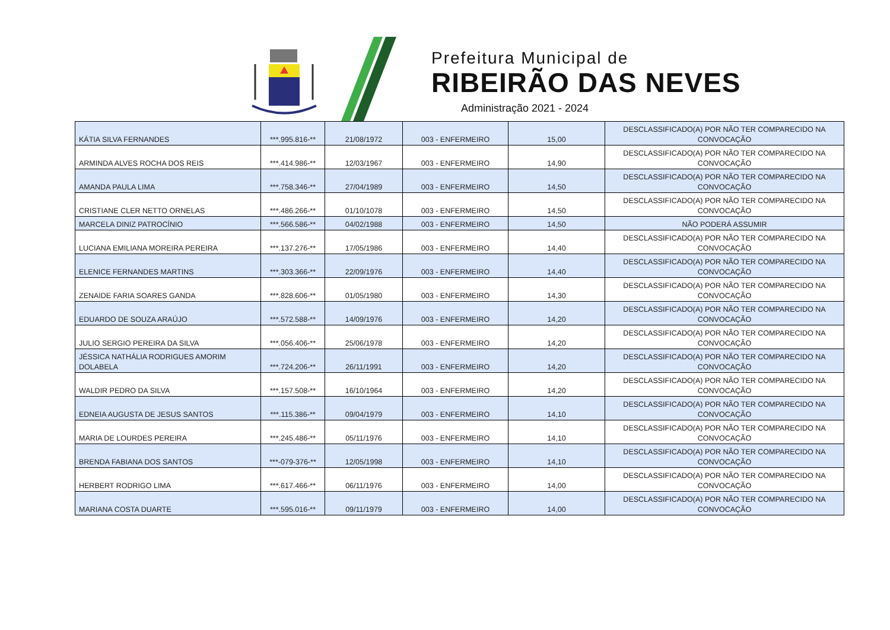Prefeitura Municipal de
RIBEIRÃO DAS NEVES
Administração 2021 - 2024
| KÁTIA SILVA FERNANDES | ***.995.816-** | 21/08/1972 | 003 - ENFERMEIRO | 15,00 | DESCLASSIFICADO(A) POR NÃO TER COMPARECIDO NA CONVOCAÇÃO |
| ARMINDA ALVES ROCHA DOS REIS | ***.414.986-** | 12/03/1967 | 003 - ENFERMEIRO | 14,90 | DESCLASSIFICADO(A) POR NÃO TER COMPARECIDO NA CONVOCAÇÃO |
| AMANDA PAULA LIMA | ***.758.346-** | 27/04/1989 | 003 - ENFERMEIRO | 14,50 | DESCLASSIFICADO(A) POR NÃO TER COMPARECIDO NA CONVOCAÇÃO |
| CRISTIANE CLER NETTO ORNELAS | ***.486.266-** | 01/10/1078 | 003 - ENFERMEIRO | 14,50 | DESCLASSIFICADO(A) POR NÃO TER COMPARECIDO NA CONVOCAÇÃO |
| MARCELA DINIZ PATROCÍNIO | ***.566.586-** | 04/02/1988 | 003 - ENFERMEIRO | 14,50 | NÃO PODERÁ ASSUMIR |
| LUCIANA EMILIANA MOREIRA PEREIRA | ***.137.276-** | 17/05/1986 | 003 - ENFERMEIRO | 14,40 | DESCLASSIFICADO(A) POR NÃO TER COMPARECIDO NA CONVOCAÇÃO |
| ELENICE FERNANDES MARTINS | ***.303.366-** | 22/09/1976 | 003 - ENFERMEIRO | 14,40 | DESCLASSIFICADO(A) POR NÃO TER COMPARECIDO NA CONVOCAÇÃO |
| ZENAIDE FARIA SOARES GANDA | ***.828.606-** | 01/05/1980 | 003 - ENFERMEIRO | 14,30 | DESCLASSIFICADO(A) POR NÃO TER COMPARECIDO NA CONVOCAÇÃO |
| EDUARDO DE SOUZA ARAÚJO | ***.572.588-** | 14/09/1976 | 003 - ENFERMEIRO | 14,20 | DESCLASSIFICADO(A) POR NÃO TER COMPARECIDO NA CONVOCAÇÃO |
| JULIO SERGIO PEREIRA DA SILVA | ***.056.406-** | 25/06/1978 | 003 - ENFERMEIRO | 14,20 | DESCLASSIFICADO(A) POR NÃO TER COMPARECIDO NA CONVOCAÇÃO |
| JÉSSICA NATHÁLIA RODRIGUES AMORIM DOLABELA | ***.724.206-** | 26/11/1991 | 003 - ENFERMEIRO | 14,20 | DESCLASSIFICADO(A) POR NÃO TER COMPARECIDO NA CONVOCAÇÃO |
| WALDIR PEDRO DA SILVA | ***.157.508-** | 16/10/1964 | 003 - ENFERMEIRO | 14,20 | DESCLASSIFICADO(A) POR NÃO TER COMPARECIDO NA CONVOCAÇÃO |
| EDNEIA AUGUSTA DE JESUS SANTOS | ***.115.386-** | 09/04/1979 | 003 - ENFERMEIRO | 14,10 | DESCLASSIFICADO(A) POR NÃO TER COMPARECIDO NA CONVOCAÇÃO |
| MARIA DE LOURDES PEREIRA | ***.245.486-** | 05/11/1976 | 003 - ENFERMEIRO | 14,10 | DESCLASSIFICADO(A) POR NÃO TER COMPARECIDO NA CONVOCAÇÃO |
| BRENDA FABIANA DOS SANTOS | ***-079-376-** | 12/05/1998 | 003 - ENFERMEIRO | 14,10 | DESCLASSIFICADO(A) POR NÃO TER COMPARECIDO NA CONVOCAÇÃO |
| HERBERT RODRIGO LIMA | ***.617.466-** | 06/11/1976 | 003 - ENFERMEIRO | 14,00 | DESCLASSIFICADO(A) POR NÃO TER COMPARECIDO NA CONVOCAÇÃO |
| MARIANA COSTA DUARTE | ***.595.016-** | 09/11/1979 | 003 - ENFERMEIRO | 14,00 | DESCLASSIFICADO(A) POR NÃO TER COMPARECIDO NA CONVOCAÇÃO |